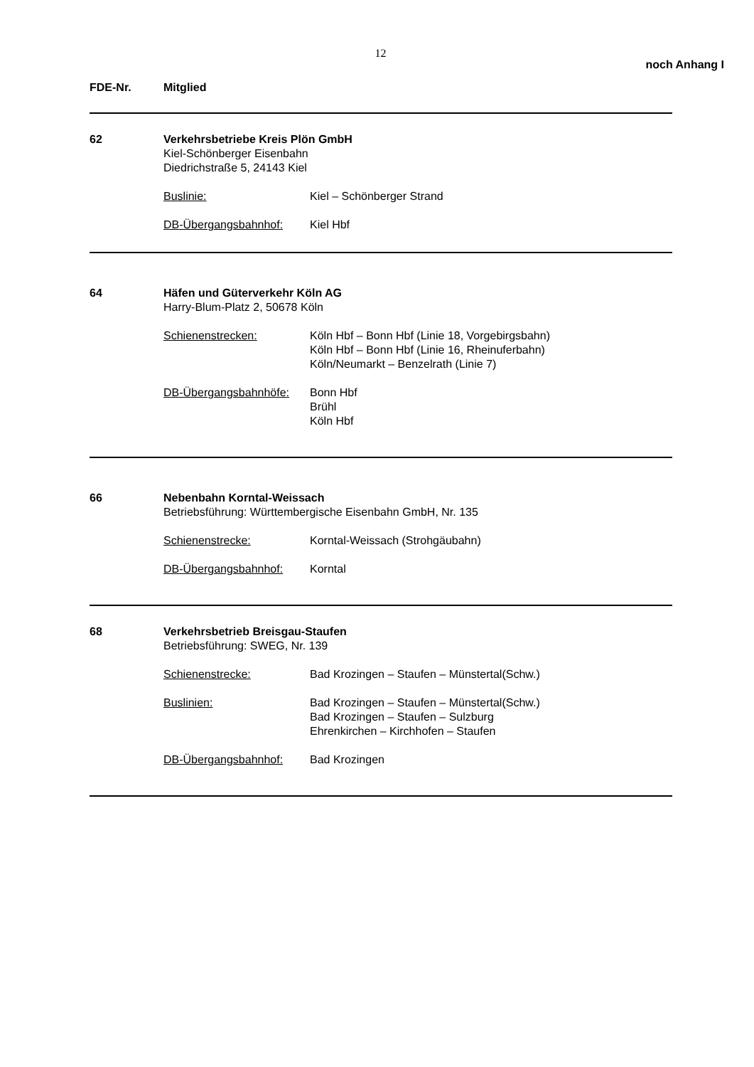12
noch Anhang I
FDE-Nr. Mitglied
62 Verkehrsbetriebe Kreis Plön GmbH
Kiel-Schönberger Eisenbahn
Diedrichstraße 5, 24143 Kiel
Buslinie: Kiel – Schönberger Strand
DB-Übergangsbahnhof: Kiel Hbf
64 Häfen und Güterverkehr Köln AG
Harry-Blum-Platz 2, 50678 Köln
Schienenstrecken: Köln Hbf – Bonn Hbf (Linie 18, Vorgebirgsbahn)
Köln Hbf – Bonn Hbf (Linie 16, Rheinuferbahn)
Köln/Neumarkt – Benzelrath (Linie 7)
DB-Übergangsbahnhöfe: Bonn Hbf
Brühl
Köln Hbf
66 Nebenbahn Korntal-Weissach
Betriebsführung: Württembergische Eisenbahn GmbH, Nr. 135
Schienenstrecke: Korntal-Weissach (Strohgäubahn)
DB-Übergangsbahnhof: Korntal
68 Verkehrsbetrieb Breisgau-Staufen
Betriebsführung: SWEG, Nr. 139
Schienenstrecke: Bad Krozingen – Staufen – Münstertal(Schw.)
Buslinien: Bad Krozingen – Staufen – Münstertal(Schw.)
Bad Krozingen – Staufen – Sulzburg
Ehrenkirchen – Kirchhofen – Staufen
DB-Übergangsbahnhof: Bad Krozingen